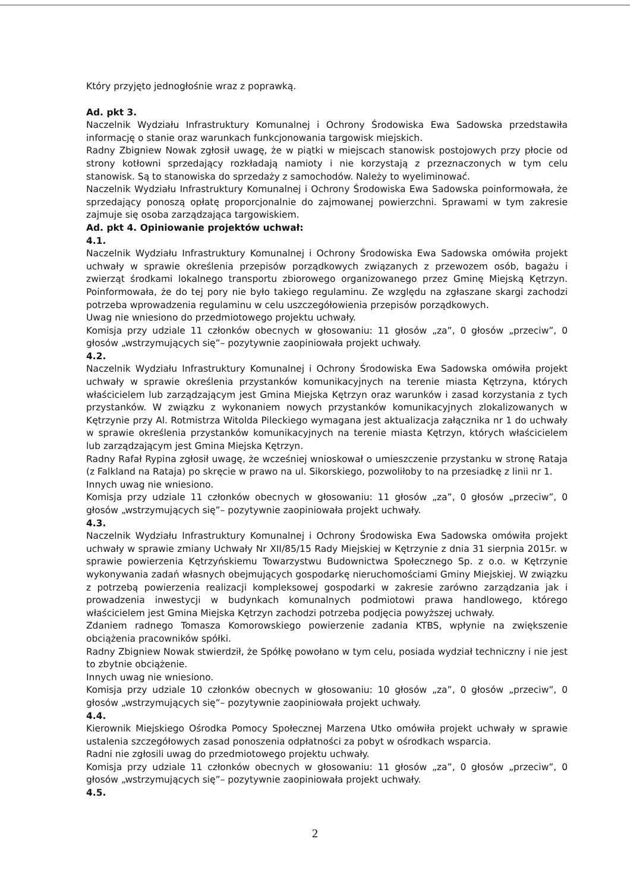Który przyjęto jednogłośnie wraz z poprawką.
Ad. pkt 3.
Naczelnik Wydziału Infrastruktury Komunalnej i Ochrony Środowiska Ewa Sadowska przedstawiła informację o stanie oraz warunkach funkcjonowania targowisk miejskich.
Radny Zbigniew Nowak zgłosił uwagę, że w piątki w miejscach stanowisk postojowych przy płocie od strony kotłowni sprzedający rozkładają namioty i nie korzystają z przeznaczonych w tym celu stanowisk. Są to stanowiska do sprzedaży z samochodów. Należy to wyeliminować.
Naczelnik Wydziału Infrastruktury Komunalnej i Ochrony Środowiska Ewa Sadowska poinformowała, że sprzedający ponoszą opłatę proporcjonalnie do zajmowanej powierzchni. Sprawami w tym zakresie zajmuje się osoba zarządzająca targowiskiem.
Ad. pkt 4. Opiniowanie projektów uchwał:
4.1.
Naczelnik Wydziału Infrastruktury Komunalnej i Ochrony Środowiska Ewa Sadowska omówiła projekt uchwały w sprawie określenia przepisów porządkowych związanych z przewozem osób, bagażu i zwierząt środkami lokalnego transportu zbiorowego organizowanego przez Gminę Miejską Kętrzyn. Poinformowała, że do tej pory nie było takiego regulaminu. Ze względu na zgłaszane skargi zachodzi potrzeba wprowadzenia regulaminu w celu uszczegółowienia przepisów porządkowych.
Uwag nie wniesiono do przedmiotowego projektu uchwały.
Komisja przy udziale 11 członków obecnych w głosowaniu: 11 głosów „za”, 0 głosów „przeciw”, 0 głosów „wstrzymujących się”– pozytywnie zaopiniowała projekt uchwały.
4.2.
Naczelnik Wydziału Infrastruktury Komunalnej i Ochrony Środowiska Ewa Sadowska omówiła projekt uchwały w sprawie określenia przystanków komunikacyjnych na terenie miasta Kętrzyna, których właścicielem lub zarządzającym jest Gmina Miejska Kętrzyn oraz warunków i zasad korzystania z tych przystanków. W związku z wykonaniem nowych przystanków komunikacyjnych zlokalizowanych w Kętrzynie przy Al. Rotmistrza Witolda Pileckiego wymagana jest aktualizacja załącznika nr 1 do uchwały w sprawie określenia przystanków komunikacyjnych na terenie miasta Kętrzyn, których właścicielem lub zarządzającym jest Gmina Miejska Kętrzyn.
Radny Rafał Rypina zgłosił uwagę, że wcześniej wnioskował o umieszczenie przystanku w stronę Rataja (z Falkland na Rataja) po skręcie w prawo na ul. Sikorskiego, pozwoliłoby to na przesiadkę z linii nr 1.
Innych uwag nie wniesiono.
Komisja przy udziale 11 członków obecnych w głosowaniu: 11 głosów „za”, 0 głosów „przeciw”, 0 głosów „wstrzymujących się”– pozytywnie zaopiniowała projekt uchwały.
4.3.
Naczelnik Wydziału Infrastruktury Komunalnej i Ochrony Środowiska Ewa Sadowska omówiła projekt uchwały w sprawie zmiany Uchwały Nr XII/85/15 Rady Miejskiej w Kętrzynie z dnia 31 sierpnia 2015r. w sprawie powierzenia Kętrzyńskiemu Towarzystwu Budownictwa Społecznego Sp. z o.o. w Kętrzynie wykonywania zadań własnych obejmujących gospodarkę nieruchomościami Gminy Miejskiej. W związku z potrzebą powierzenia realizacji kompleksowej gospodarki w zakresie zarówno zarządzania jak i prowadzenia inwestycji w budynkach komunalnych podmiotowi prawa handlowego, którego właścicielem jest Gmina Miejska Kętrzyn zachodzi potrzeba podjęcia powyższej uchwały.
Zdaniem radnego Tomasza Komorowskiego powierzenie zadania KTBS, wpłynie na zwiększenie obciążenia pracowników spółki.
Radny Zbigniew Nowak stwierdził, że Spółkę powołano w tym celu, posiada wydział techniczny i nie jest to zbytnie obciążenie.
Innych uwag nie wniesiono.
Komisja przy udziale 10 członków obecnych w głosowaniu: 10 głosów „za”, 0 głosów „przeciw”, 0 głosów „wstrzymujących się”– pozytywnie zaopiniowała projekt uchwały.
4.4.
Kierownik Miejskiego Ośrodka Pomocy Społecznej Marzena Utko omówiła projekt uchwały w sprawie ustalenia szczegółowych zasad ponoszenia odpłatności za pobyt w ośrodkach wsparcia.
Radni nie zgłosili uwag do przedmiotowego projektu uchwały.
Komisja przy udziale 11 członków obecnych w głosowaniu: 11 głosów „za”, 0 głosów „przeciw”, 0 głosów „wstrzymujących się”– pozytywnie zaopiniowała projekt uchwały.
4.5.
2